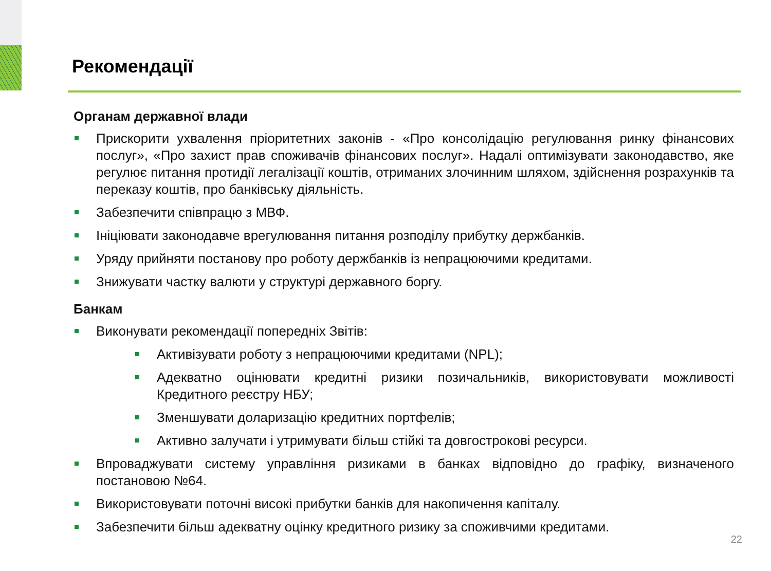Рекомендації
Органам державної влади
Прискорити ухвалення пріоритетних законів - «Про консолідацію регулювання ринку фінансових послуг», «Про захист прав споживачів фінансових послуг». Надалі оптимізувати законодавство, яке регулює питання протидії легалізації коштів, отриманих злочинним шляхом, здійснення розрахунків та переказу коштів, про банківську діяльність.
Забезпечити співпрацю з МВФ.
Ініціювати законодавче врегулювання питання розподілу прибутку держбанків.
Уряду прийняти постанову про роботу держбанків із непрацюючими кредитами.
Знижувати частку валюти у структурі державного боргу.
Банкам
Виконувати рекомендації попередніх Звітів:
Активізувати роботу з непрацюючими кредитами (NPL);
Адекватно оцінювати кредитні ризики позичальників, використовувати можливості Кредитного реєстру НБУ;
Зменшувати доларизацію кредитних портфелів;
Активно залучати і утримувати більш стійкі та довгострокові ресурси.
Впроваджувати систему управління ризиками в банках відповідно до графіку, визначеного постановою №64.
Використовувати поточні високі прибутки банків для накопичення капіталу.
Забезпечити більш адекватну оцінку кредитного ризику за споживчими кредитами.
22